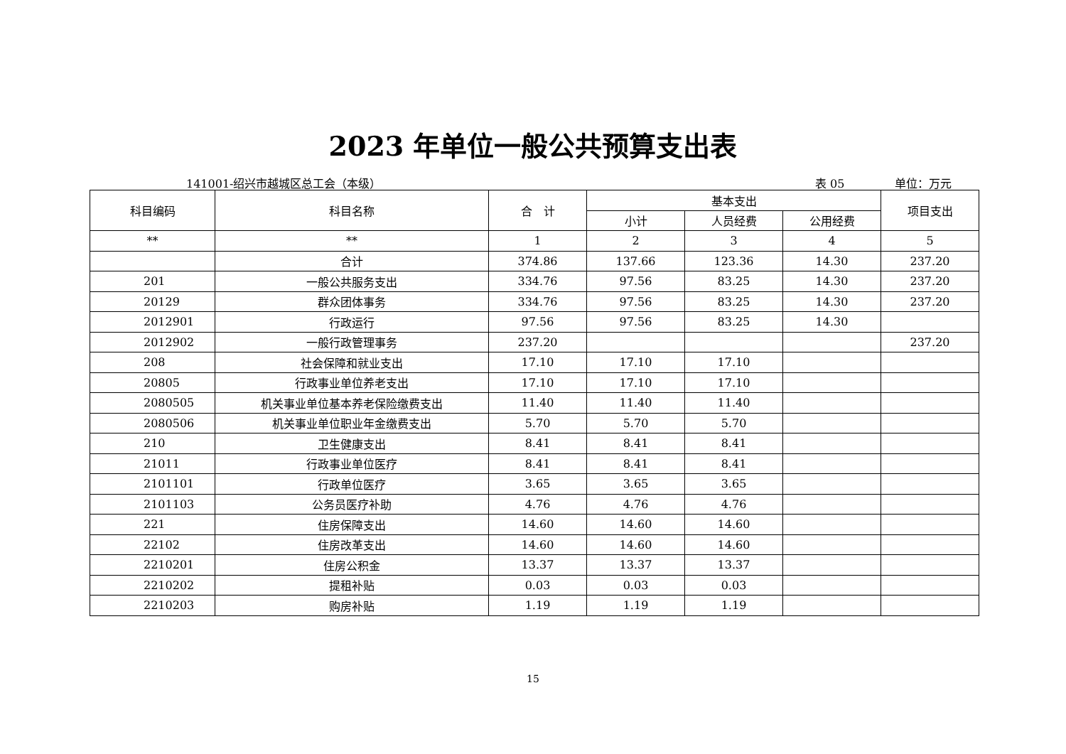2023 年单位一般公共预算支出表
141001-绍兴市越城区总工会（本级） 表 05 单位：万元
| 科目编码 | 科目名称 | 合 计 | 基本支出 | | | 项目支出 |
| --- | --- | --- | --- | --- | --- | --- |
| | | | 小计 | 人员经费 | 公用经费 | |
| ** | ** | 1 | 2 | 3 | 4 | 5 |
| | 合计 | 374.86 | 137.66 | 123.36 | 14.30 | 237.20 |
| 201 | 一般公共服务支出 | 334.76 | 97.56 | 83.25 | 14.30 | 237.20 |
| 20129 | 群众团体事务 | 334.76 | 97.56 | 83.25 | 14.30 | 237.20 |
| 2012901 | 行政运行 | 97.56 | 97.56 | 83.25 | 14.30 | |
| 2012902 | 一般行政管理事务 | 237.20 | | | | 237.20 |
| 208 | 社会保障和就业支出 | 17.10 | 17.10 | 17.10 | | |
| 20805 | 行政事业单位养老支出 | 17.10 | 17.10 | 17.10 | | |
| 2080505 | 机关事业单位基本养老保险缴费支出 | 11.40 | 11.40 | 11.40 | | |
| 2080506 | 机关事业单位职业年金缴费支出 | 5.70 | 5.70 | 5.70 | | |
| 210 | 卫生健康支出 | 8.41 | 8.41 | 8.41 | | |
| 21011 | 行政事业单位医疗 | 8.41 | 8.41 | 8.41 | | |
| 2101101 | 行政单位医疗 | 3.65 | 3.65 | 3.65 | | |
| 2101103 | 公务员医疗补助 | 4.76 | 4.76 | 4.76 | | |
| 221 | 住房保障支出 | 14.60 | 14.60 | 14.60 | | |
| 22102 | 住房改革支出 | 14.60 | 14.60 | 14.60 | | |
| 2210201 | 住房公积金 | 13.37 | 13.37 | 13.37 | | |
| 2210202 | 提租补贴 | 0.03 | 0.03 | 0.03 | | |
| 2210203 | 购房补贴 | 1.19 | 1.19 | 1.19 | | |
15